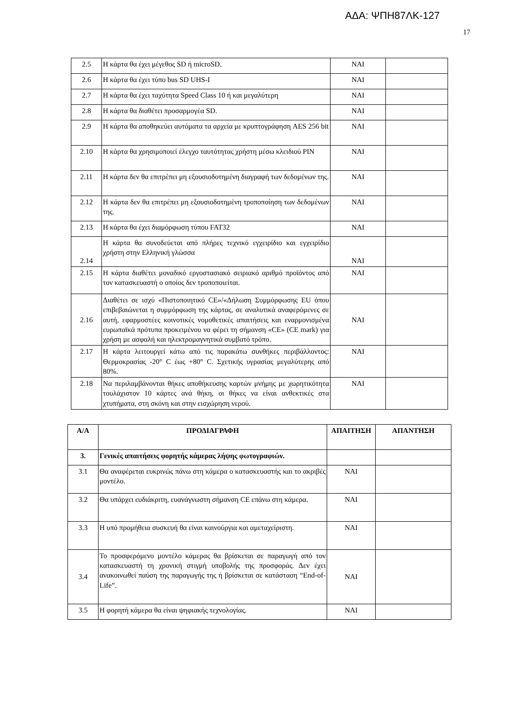ΑΔΑ: ΨΠΗ87ΛΚ-127
17
| 2.5 | Η κάρτα θα έχει μέγεθος SD ή microSD. | ΝΑΙ | |
| 2.6 | Η κάρτα θα έχει τύπο bus SD UHS-I | ΝΑΙ | |
| 2.7 | Η κάρτα θα έχει ταχύτητα Speed Class 10 ή και μεγαλύτερη | ΝΑΙ | |
| 2.8 | Η κάρτα θα διαθέτει προσαρμογέα SD. | ΝΑΙ | |
| 2.9 | Η κάρτα θα αποθηκεύει αυτόματα τα αρχεία με κρυπτογράφηση AES 256 bit | ΝΑΙ | |
| 2.10 | Η κάρτα θα χρησιμοποιεί έλεγχο ταυτότητας χρήστη μέσω κλειδιού PIN | ΝΑΙ | |
| 2.11 | Η κάρτα δεν θα επιτρέπει μη εξουσιοδοτημένη διαγραφή των δεδομένων της. | ΝΑΙ | |
| 2.12 | Η κάρτα δεν θα επιτρέπει μη εξουσιοδοτημένη τροποποίηση των δεδομένων της. | ΝΑΙ | |
| 2.13 | Η κάρτα θα έχει διαμόρφωση τύπου FAT32 | ΝΑΙ | |
| 2.14 | Η κάρτα θα συνοδεύεται από πλήρες τεχνικό εγχειρίδιο και εγχειρίδιο χρήστη στην Ελληνική γλώσσα | ΝΑΙ | |
| 2.15 | Η κάρτα διαθέτει μοναδικό εργοστασιακό σειριακό αριθμό προϊόντος από τον κατασκευαστή ο οποίος δεν τροποποιείται. | ΝΑΙ | |
| 2.16 | Διαθέτει σε ισχύ «Πιστοποιητικό CE»/«Δήλωση Συμμόρφωσης EU όπου επιβεβαιώνεται η συμμόρφωση της κάρτας, σε αναλυτικά αναφερόμενες σε αυτή, εφαρμοστέες κοινοτικές νομοθετικές απαιτήσεις και εναρμονισμένα ευρωπαϊκά πρότυπα προκειμένου να φέρει τη σήμανση «CE» (CE mark) για χρήση με ασφαλή και ηλεκτρομαγνητικά συμβατό τρόπο. | ΝΑΙ | |
| 2.17 | Η κάρτα λειτουργεί κάτω από τις παρακάτω συνθήκες περιβάλλοντος: Θερμοκρασίας -20° C έως +80° C. Σχετικής υγρασίας μεγαλύτερης από 80%. | ΝΑΙ | |
| 2.18 | Να περιλαμβάνονται θήκες αποθήκευσης καρτών μνήμης με χωρητικότητα τουλάχιστον 10 κάρτες ανά θήκη, οι θήκες να είναι ανθεκτικές στα χτυπήματα, στη σκόνη και στην εισχώρηση νερού. | ΝΑΙ | |
| Α/Α | ΠΡΟΔΙΑΓΡΑΦΗ | ΑΠΑΙΤΗΣΗ | ΑΠΑΝΤΗΣΗ |
| --- | --- | --- | --- |
| 3. | Γενικές απαιτήσεις φορητής κάμερας λήψης φωτογραφιών. | | |
| 3.1 | Θα αναφέρεται ευκρινώς πάνω στη κάμερα ο κατασκευαστής και το ακριβές μοντέλο. | ΝΑΙ | |
| 3.2 | Θα υπάρχει ευδιάκριτη, ευανάγνωστη σήμανση CE επάνω στη κάμερα. | ΝΑΙ | |
| 3.3 | Η υπό προμήθεια συσκευή θα είναι καινούργια και αμεταχείριστη. | ΝΑΙ | |
| 3.4 | Το προσφερόμενο μοντέλο κάμερας θα βρίσκεται σε παραγωγή από τον κατασκευαστή τη χρονική στιγμή υποβολής της προσφοράς. Δεν έχει ανακοινωθεί παύση της παραγωγής της ή βρίσκεται σε κατάσταση “End-of-Life”. | ΝΑΙ | |
| 3.5 | Η φορητή κάμερα θα είναι ψηφιακής τεχνολογίας. | ΝΑΙ | |